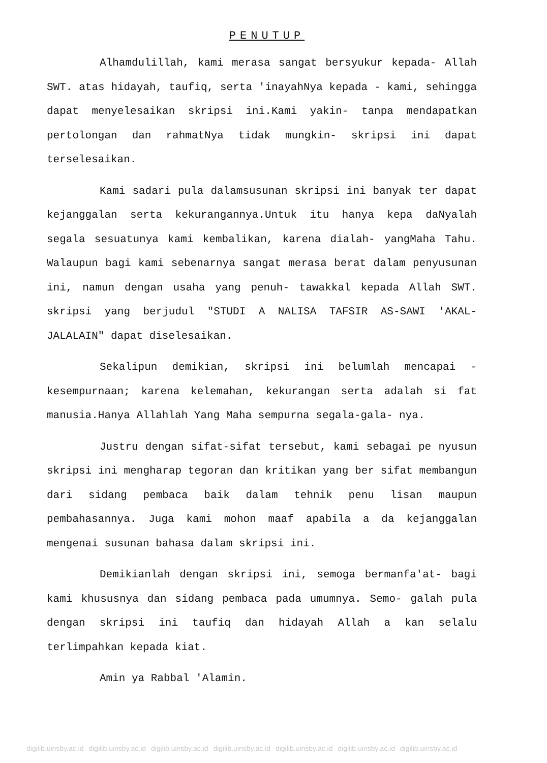PENUTUP
Alhamdulillah, kami merasa sangat bersyukur kepada- Allah SWT. atas hidayah, taufiq, serta 'inayahNya kepada - kami, sehingga dapat menyelesaikan skripsi ini.Kami yakin- tanpa mendapatkan pertolongan dan rahmatNya tidak mungkin- skripsi ini dapat terselesaikan.
Kami sadari pula dalamsusunan skripsi ini banyak ter dapat kejanggalan serta kekurangannya.Untuk itu hanya kepa daNyalah segala sesuatunya kami kembalikan, karena dialah- yangMaha Tahu. Walaupun bagi kami sebenarnya sangat merasa berat dalam penyusunan ini, namun dengan usaha yang penuh- tawakkal kepada Allah SWT. skripsi yang berjudul "STUDI A NALISA TAFSIR AS-SAWI 'AKAL-JALALAIN" dapat diselesaikan.
Sekalipun demikian, skripsi ini belumlah mencapai - kesempurnaan; karena kelemahan, kekurangan serta adalah si fat manusia.Hanya Allahlah Yang Maha sempurna segala-gala- nya.
Justru dengan sifat-sifat tersebut, kami sebagai pe nyusun skripsi ini mengharap tegoran dan kritikan yang ber sifat membangun dari sidang pembaca baik dalam tehnik penu lisan maupun pembahasannya. Juga kami mohon maaf apabila a da kejanggalan mengenai susunan bahasa dalam skripsi ini.
Demikianlah dengan skripsi ini, semoga bermanfa'at- bagi kami khususnya dan sidang pembaca pada umumnya. Semo- galah pula dengan skripsi ini taufiq dan hidayah Allah a kan selalu terlimpahkan kepada kiat.
Amin ya Rabbal 'Alamin.
digilib.uinsby.ac.id digilib.uinsby.ac.id digilib.uinsby.ac.id digilib.uinsby.ac.id digilib.uinsby.ac.id digilib.uinsby.ac.id digilib.uinsby.ac.id